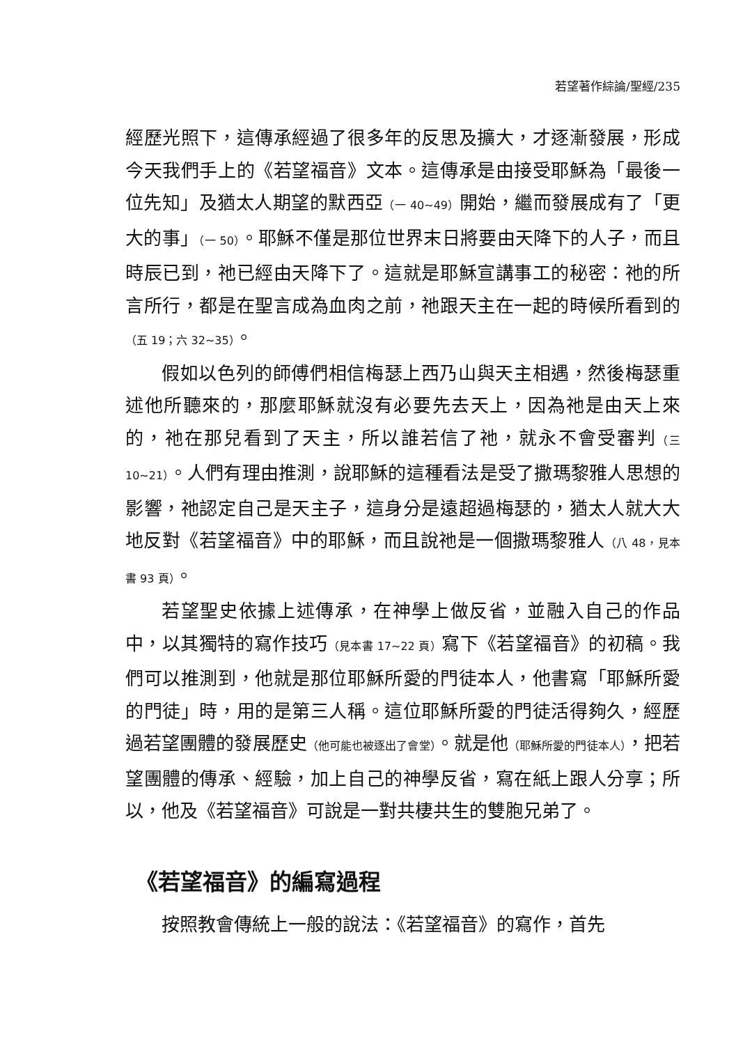若望著作綜論/聖經/235
經歷光照下，這傳承經過了很多年的反思及擴大，才逐漸發展，形成今天我們手上的《若望福音》文本。這傳承是由接受耶穌為「最後一位先知」及猶太人期望的默西亞（一 40~49）開始，繼而發展成有了「更大的事」（一 50）。耶穌不僅是那位世界末日將要由天降下的人子，而且時辰已到，祂已經由天降下了。這就是耶穌宣講事工的秘密：祂的所言所行，都是在聖言成為血肉之前，祂跟天主在一起的時候所看到的（五 19；六 32~35）。
假如以色列的師傅們相信梅瑟上西乃山與天主相遇，然後梅瑟重述他所聽來的，那麼耶穌就沒有必要先去天上，因為祂是由天上來的，祂在那兒看到了天主，所以誰若信了祂，就永不會受審判（三 10~21）。人們有理由推測，說耶穌的這種看法是受了撒瑪黎雅人思想的影響，祂認定自己是天主子，這身分是遠超過梅瑟的，猶太人就大大地反對《若望福音》中的耶穌，而且說祂是一個撒瑪黎雅人（八 48，見本書 93 頁）。
若望聖史依據上述傳承，在神學上做反省，並融入自己的作品中，以其獨特的寫作技巧（見本書 17~22 頁）寫下《若望福音》的初稿。我們可以推測到，他就是那位耶穌所愛的門徒本人，他書寫「耶穌所愛的門徒」時，用的是第三人稱。這位耶穌所愛的門徒活得夠久，經歷過若望團體的發展歷史（他可能也被逐出了會堂）。就是他（耶穌所愛的門徒本人），把若望團體的傳承、經驗，加上自己的神學反省，寫在紙上跟人分享；所以，他及《若望福音》可說是一對共棲共生的雙胞兄弟了。
《若望福音》的編寫過程
按照教會傳統上一般的說法：《若望福音》的寫作，首先